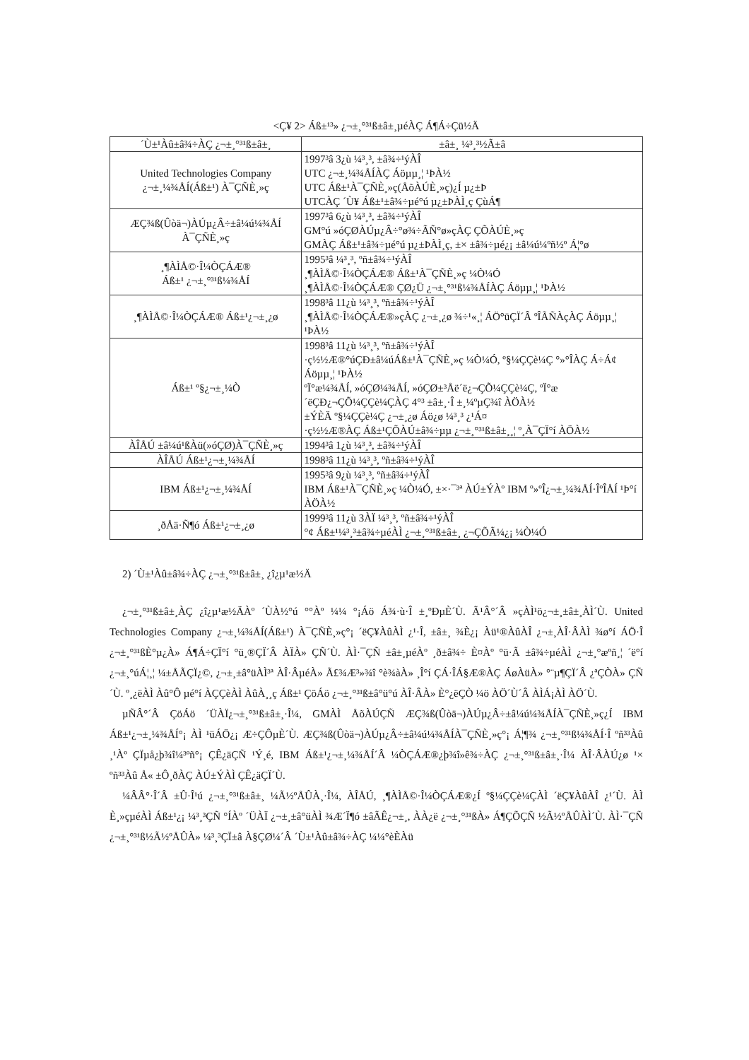<Ç¥ 2> Áß±¹³» ¿¬±¸°³¹ß±â±¸µéÀÇ Á¶Á÷Çü½Ä
| ´Ù±¹Àû±â¾÷ÀÇ ¿¬±¸°³¹ß±â±¸ | ±â±¸ ¼³¸³½Ã±â |
| --- | --- |
| United Technologies Company ¿¬±¸¼¾ÅÍ(Áß±¹) À¯ÇÑÈ¸»ç | 1997³â 3¿ù ¼³¸³, ±â¾÷¹ýÀÎ UTC ¿¬±¸¼¾ÅÍÀÇ Áöµµ¸¦ ¹ÞÀ½ UTC Áß±¹À¯ÇÑÈ¸»ç(ÅõÀÚÈ¸»ç)¿Í µ¿±Þ UTCÀÇ ´Ù¥ Áß±¹±â¾÷µé°ú µ¿±ÞÀÌ¸ç ÇùÁ¶ |
| ÆÇ¾ß(Ûòä¬)ÀÚµ¿Â÷±â¼ú¼¾ÅÍ À¯ÇÑÈ¸»ç | 1997³â 6¿ù ¼³¸³, ±â¾÷¹ýÀÎ GM°ú »óÇØÀÚµ¿Â÷°ø¾÷ÃÑ°ø»çÀÇ ÇÕÀÚÈ¸»ç GMÀÇ Áß±¹±â¾÷µé°ú µ¿±ÞÀÌ¸ç, ±× ±â¾÷µé¿¡ ±â¼ú¼­ºñ½º Á¦°ø |
| ¸¶ÀÌÅ©·Î¼ÒÇÁÆ® Áß±¹ ¿¬±¸°³¹ß¼¾ÅÍ | 1995³â ¼³¸³, ºñ±â¾÷¹ýÀÎ ¸¶ÀÌÅ©·Î¼ÒÇÁÆ® Áß±¹À¯ÇÑÈ¸»ç ¼Ò¼Ó ¸¶ÀÌÅ©·Î¼ÒÇÁÆ® ÇØ¿Ü ¿¬±¸°³¹ß¼¾ÅÍÀÇ Áöµµ¸¦ ¹ÞÀ½ |
| ¸¶ÀÌÅ©·Î¼ÒÇÁÆ® Áß±¹¿¬±¸¿ø | 1998³â 11¿ù ¼³¸³, ºñ±â¾÷¹ýÀÎ ¸¶ÀÌÅ©·Î¼ÒÇÁÆ®»çÀÇ ¿¬±¸¿ø ¾÷¹«¸¦ ÁÖ°üÇÏ´Â ºÎÃÑÀçÀÇ Áöµµ¸¦ ¹ÞÀ½ |
| Áß±¹ º§¿¬±¸¼Ò | 1998³â 11¿ù ¼³¸³, ºñ±â¾÷¹ýÀÎ ·ç½½Æ®°úÇÐ±â¼úÁß±¹À¯ÇÑÈ¸»ç ¼Ò¼Ó, º§¼ÇÇè¼Ç °»°ÎÀÇ Á÷Á¢ Áöµµ¸¦ ¹ÞÀ½ ºÏ°æ¼¾ÅÍ, »óÇØ¼¾ÅÍ, »óÇØ±³Åë´ë¿¬ÇÕ¼ÇÇè¼Ç, ºÏ°æ´ëÇÐ¿¬ÇÕ¼ÇÇè¼ÇÀÇ 4°³ ±â±¸·Î ±¸¼ºµÇ¾î ÀÖÀ½ ±ÝÈÄ º§¼ÇÇè¼Ç ¿¬±¸¿ø Áö¿ø ¼³¸³ ¿¹Á¤ ·ç½½Æ®ÀÇ Áß±¹ÇÕÀÚ±â¾÷µµ ¿¬±¸°³¹ß±â±¸¸¦ º¸À¯ÇÏ°í ÀÖÀ½ |
| ÀÎÅÚ ±â¼ú¹ßÀü(»óÇØ)À¯ÇÑÈ¸»ç | 1994³â 1¿ù ¼³¸³, ±â¾÷¹ýÀÎ |
| ÀÎÅÚ Áß±¹¿¬±¸¼¾ÅÍ | 1998³â 11¿ù ¼³¸³, ºñ±â¾÷¹ýÀÎ |
| IBM Áß±¹¿¬±¸¼¾ÅÍ | 1995³â 9¿ù ¼³¸³, ºñ±â¾÷¹ýÀÎ IBM Áß±¹À¯ÇÑÈ¸»ç ¼Ò¼Ó, ±×·¯³ª ÀÚ±ÝÀº IBM º»ºÎ¿¬±¸¼¾ÅÍ·ÎºÎÅÍ ¹Þ°í ÀÖÀ½ |
| ¸ðÅä·Ñ¶ó Áß±¹¿¬±¸¿ø | 1999³â 11¿ù 3ÀÏ ¼³¸³, ºñ±â¾÷¹ýÀÎ °¢ Áß±¹¼³¸³±â¾÷µéÀÌ ¿¬±¸°³¹ß±â±¸ ¿¬ÇÕÃ¼¿¡ ¼Ò¼Ó |
2) ´Ù±¹Àû±â¾÷ÀÇ ¿¬±¸°³¹ß±â±¸ ¿î¿µ¹æ½Ä
¿¬±¸°³¹ß±â±¸ÀÇ ¿î¿µ¹æ½ÄÀº ´ÙÀ½°ú °°Àº ¼¼ °¡Áö Á¾·ù·Î ±¸ºÐµÈ´Ù. Ã¹Â°´Â »çÀÌ¹ö¿¬±¸±â±¸ÀÌ´Ù. United Technologies Company ¿¬±¸¼¾ÅÍ(Áß±¹) À¯ÇÑÈ¸»ç°¡ ´ëÇ¥ÀûÀÌ ¿¹·Î, ±â±¸ ¾È¿¡ Àü¹®ÀûÀÎ ¿¬±¸ÀÎ·ÂÀÌ ¾ø°í ÁÖ·Î ¿¬±¸°³¹ßÈ°µ¿À» Á¶Á÷ÇÏ°í °ü¸®ÇÏ´Â ÀÏÀ» ÇÑ´Ù. ÀÌ·¯ÇÑ ±â±¸µéÀº ¸ð±â¾÷ È¤Àº °ü·Ã ±â¾÷µéÀÌ ¿¬±¸°æºñ¸¦ ´ë°í ¿¬±¸°úÁ¦¸¦ ¼±ÅÃÇÏ¿©, ¿¬±¸±â°üÀÌ³ª ÀÎ·ÂµéÀ» Ã£¾Æ³»¾î °è¾àÀ» ¸Î°í ÇÁ·ÎÁ§Æ®ÀÇ ÁøÀüÀ» °¨µ¶ÇÏ´Â ¿ªÇÒÀ» ÇÑ´Ù. º¸¿ëÀÌ Àû°Ô µé°í ÀÇÇèÀÌ ÀûÀ¸¸ç Áß±¹ ÇöÁö ¿¬±¸°³¹ß±â°ü°ú ÀÎ·ÂÀ» È°¿ëÇÒ ¼ö ÀÖ´Ù´Â ÀÌÁ¡ÀÌ ÀÖ´Ù.
µÑÂ°´Â ÇöÁö ´ÜÀÏ¿¬±¸°³¹ß±â±¸·Î¼­, GMÀÌ ÅõÀÚÇÑ ÆÇ¾ß(Ûòä¬)ÀÚµ¿Â÷±â¼ú¼¾ÅÍÀ¯ÇÑÈ¸»ç¿Í IBM Áß±¹¿¬±¸¼¾ÅÍ°¡ ÀÌ ¹üÁÖ¿¡ Æ÷ÇÔµÈ´Ù. ÆÇ¾ß(Ûòä¬)ÀÚµ¿Â÷±â¼ú¼¾ÅÍÀ¯ÇÑÈ¸»ç°¡ Á¦¶¾ ¿¬±¸°³¹ß¼¾ÅÍ·Î ºñ³³Àû ¸¹Àº ÇÏµå¿þ¾î¼³ºñ°¡ ÇÊ¿äÇÑ ¹Ý¸é, IBM Áß±¹¿¬±¸¼¾ÅÍ´Â ¼ÒÇÁÆ®¿þ¾î»ê¾÷ÀÇ ¿¬±¸°³¹ß±â±¸·Î¼­ ÀÎ·ÂÀÚ¿ø ¹× ºñ³³Àû Å« ±Ô¸ðÀÇ ÀÚ±ÝÀÌ ÇÊ¿äÇÏ´Ù.
¼ÂÂ°·Î´Â ±Û·Î¹ú ¿¬±¸°³¹ß±â±¸ ¼Ã½ºÅÛÀ¸·Î¼­, ÀÎÅÚ, ¸¶ÀÌÅ©·Î¼ÒÇÁÆ®¿Í º§¼ÇÇè¼ÇÀÌ ´ëÇ¥ÀûÀÎ ¿¹´Ù. ÀÌ È¸»çµéÀÌ Áß±¹¿¡ ¼³¸³ÇÑ °ÍÀº ´ÜÀÏ ¿¬±¸±â°üÀÌ ¾Æ´Ï¶ó ±âÃÊ¿¬±¸, ÀÀ¿ë ¿¬±¸°³¹ßÀ» Á¶ÇÕÇÑ ½Ã½ºÅÛÀÌ´Ù. ÀÌ·¯ÇÑ ¿¬±¸°³¹ß½Ã½ºÅÛÀ» ¼³¸³ÇÏ±â À§ÇØ¼­´Â ´Ù±¹Àû±â¾÷ÀÇ ¼¼°èÈ­Àü